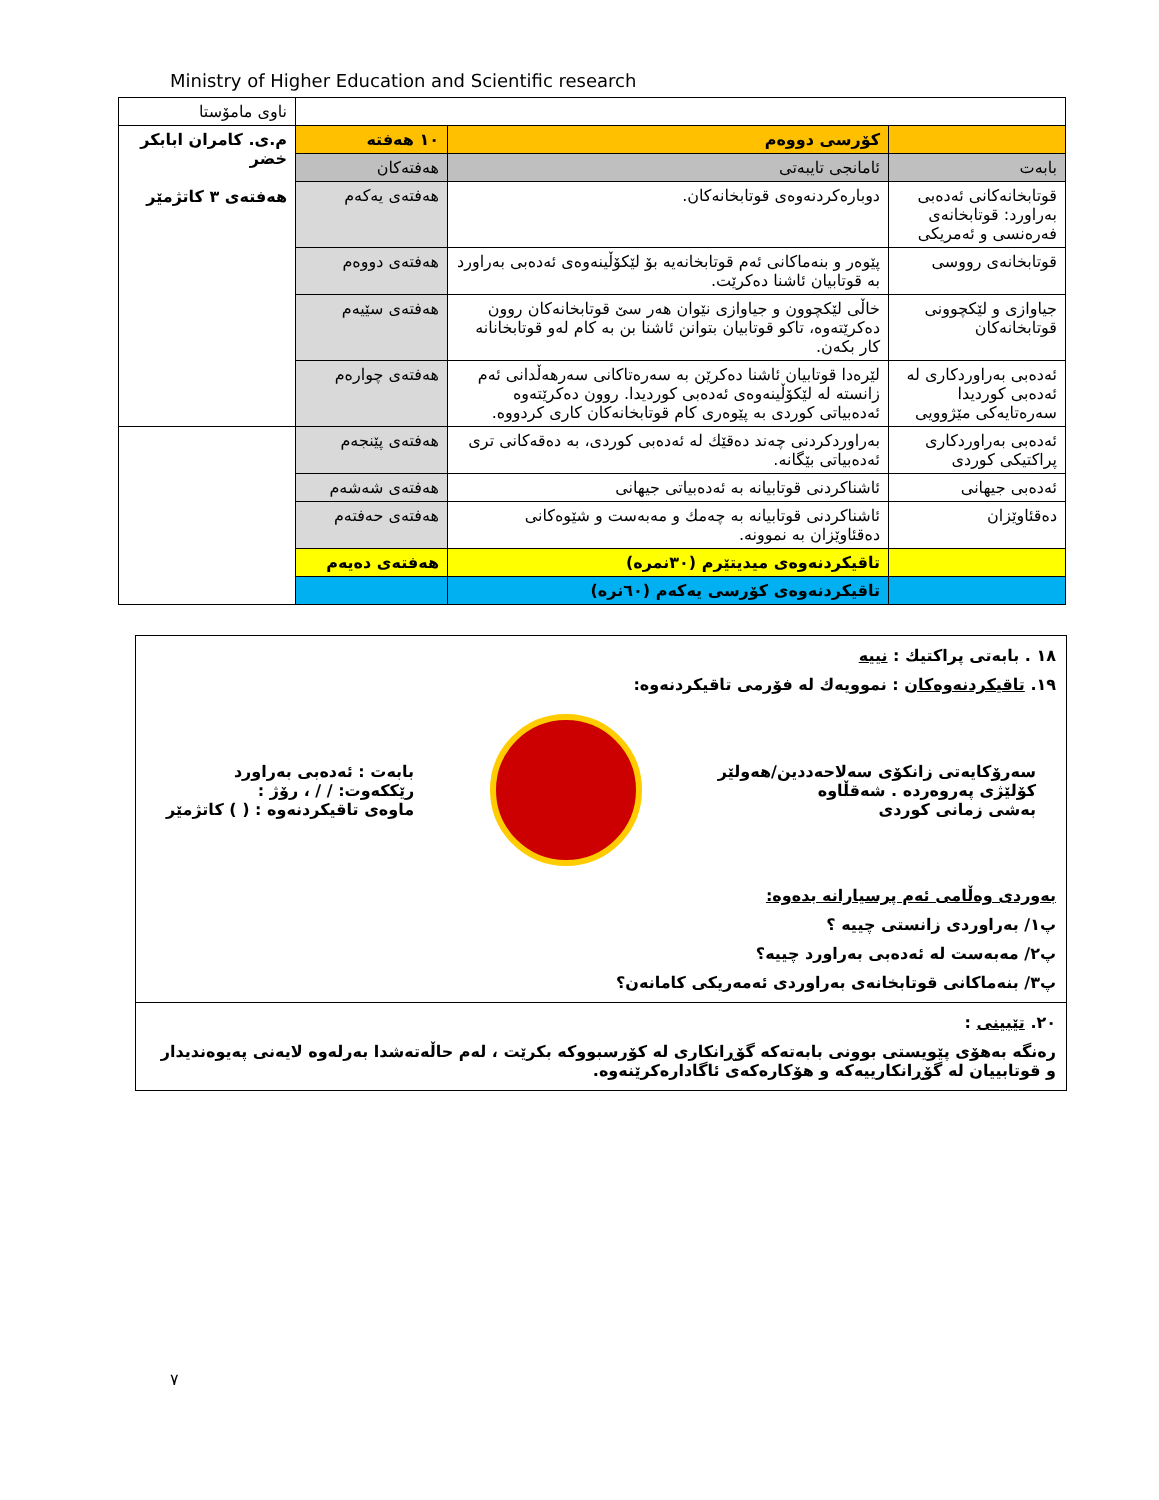Ministry of Higher Education and Scientific research
| | | | ناوی مامۆستا |
| | کۆرسی دووەم | ١٠ هەفتە | م.ی. کامران ابابکر خضر هەفتەی ٣ کاتژمێر |
| بابەت | ئامانجی تایبەتی | هەفتەکان | |
| قوتابخانەکانی ئەدەبی بەراورد: قوتابخانەی فەرەنسی و ئەمریکی | دوبارەکردنەوەی قوتابخانەکان. | هەفتەی یەکەم | |
| قوتابخانەی رووسی | پێوەر و بنەماکانی ئەم قوتابخانەیە بۆ لێکۆڵینەوەی ئەدەبی بەراورد بە قوتابیان ئاشنا دەکرێت. | هەفتەی دووەم | |
| جیاوازی و لێکچوونی قوتابخانەکان | خاڵی لێکچوون و جیاوازی نێوان هەر سێ قوتابخانەکان روون دەکرێتەوە، تاکو قوتابیان بتوانن ئاشنا بن بە کام لەو قوتابخانانە کار بکەن. | هەفتەی سێیەم | |
| ئەدەبی بەراوردکاری لە ئەدەبی کوردیدا سەرەتایەکی مێژوویی | لێرەدا قوتابیان ئاشنا دەکرێن بە سەرەتاکانی سەرهەڵدانی ئەم زانستە لە لێکۆڵینەوەی ئەدەبی کوردیدا. روون دەکرێتەوە ئەدەبیاتی کوردی بە پێوەری کام قوتابخانەکان کاری کردووە. | هەفتەی چوارەم | |
| ئەدەبی بەراوردکاری پراکتیکی کوردی | بەراوردکردنی چەند دەقێك لە ئەدەبی کوردی، بە دەقەکانی تری ئەدەبیاتی بێگانە. | هەفتەی پێنجەم | |
| ئەدەبی جیهانی | ئاشناکردنی قوتابیانە بە ئەدەبیاتی جیهانی | هەفتەی شەشەم | |
| دەقئاوێزان | ئاشناکردنی قوتابیانە بە چەمك و مەبەست و شێوەکانی دەقئاوێزان بە نموونە. | هەفتەی حەفتەم | |
| | تاقیکردنەوەی میدیتێرم (٣٠نمرە) | هەفتەی دەیەم | |
| | تاقیکردنەوەی کۆرسی یەکەم (٦٠نرە) | | |
١٨ . بابەتی پراکتیك : نییە
١٩. تاقیکردنەوەکان : نموویەك لە فۆرمی تاقیکردنەوە:
سەرۆکایەتی زانکۆی سەلاحەددین/هەولێر
کۆلێژی پەروەردە . شەقڵاوە
بەشی زمانی کوردی
بابەت : ئەدەبی بەراورد
رێککەوت: / / ، رۆژ :
ماوەی تاقیکردنەوە : ( ) کاتژمێر
بەوردی وەڵامی ئەم پرسیارانە بدەوە:
پ١/ بەراوردی زانستی چییە ؟
پ٢/ مەبەست لە ئەدەبی بەراورد چییە؟
پ٣/ بنەماکانی قوتابخانەی بەراوردی ئەمەریکی کامانەن؟
٢٠. تێبینی :
رەنگە بەهۆی پێویستی بوونی بابەتەکە گۆڕانکاری لە کۆرسبووکە بکرێت ، لەم حاڵەتەشدا بەرلەوە لایەنی پەیوەندیدار و قوتابییان لە گۆڕانکارییەکە و هۆکارەکەی ئاگادارەکرێنەوە.
٧